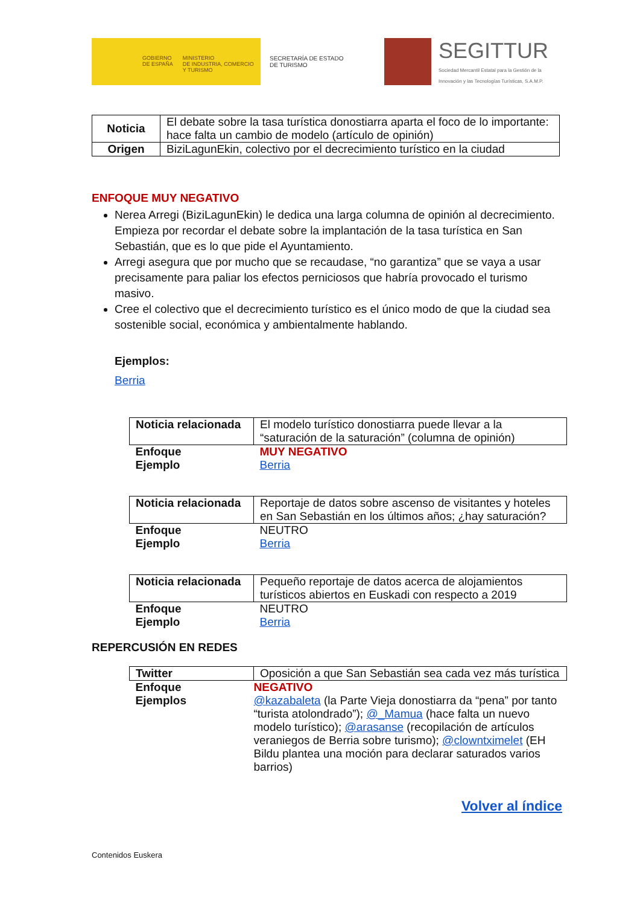GOBIERNO
DE ESPAÑA
MINISTERIO
DE INDUSTRIA, COMERCIO
Y TURISMO
SECRETARÍA DE ESTADO
DE TURISMO
SEGITTUR
Sociedad Mercantil Estatal para la Gestión de la
Innovación y las Tecnologías Turísticas, S.A.M.P.
| Noticia | El debate sobre la tasa turística donostiarra aparta el foco de lo importante: hace falta un cambio de modelo (artículo de opinión) |
| Origen | BiziLagunEkin, colectivo por el decrecimiento turístico en la ciudad |
ENFOQUE MUY NEGATIVO
Nerea Arregi (BiziLagunEkin) le dedica una larga columna de opinión al decrecimiento. Empieza por recordar el debate sobre la implantación de la tasa turística en San Sebastián, que es lo que pide el Ayuntamiento.
Arregi asegura que por mucho que se recaudase, “no garantiza” que se vaya a usar precisamente para paliar los efectos perniciosos que habría provocado el turismo masivo.
Cree el colectivo que el decrecimiento turístico es el único modo de que la ciudad sea sostenible social, económica y ambientalmente hablando.
Ejemplos:
Berria
| Noticia relacionada | El modelo turístico donostiarra puede llevar a la “saturación de la saturación” (columna de opinión) |
| Enfoque Ejemplo | MUY NEGATIVO Berria |
| Noticia relacionada | Reportaje de datos sobre ascenso de visitantes y hoteles en San Sebastián en los últimos años; ¿hay saturación? |
| Enfoque Ejemplo | NEUTRO Berria |
| Noticia relacionada | Pequeño reportaje de datos acerca de alojamientos turísticos abiertos en Euskadi con respecto a 2019 |
| Enfoque Ejemplo | NEUTRO Berria |
REPERCUSIÓN EN REDES
| Twitter | Oposición a que San Sebastián sea cada vez más turística |
| Enfoque Ejemplos | NEGATIVO @kazabaleta (la Parte Vieja donostiarra da “pena” por tanto “turista atolondrado”); @_Mamua (hace falta un nuevo modelo turístico); @arasanse (recopilación de artículos veraniegos de Berria sobre turismo); @clowntximelet (EH Bildu plantea una moción para declarar saturados varios barrios) |
Volver al índice
Contenidos Euskera